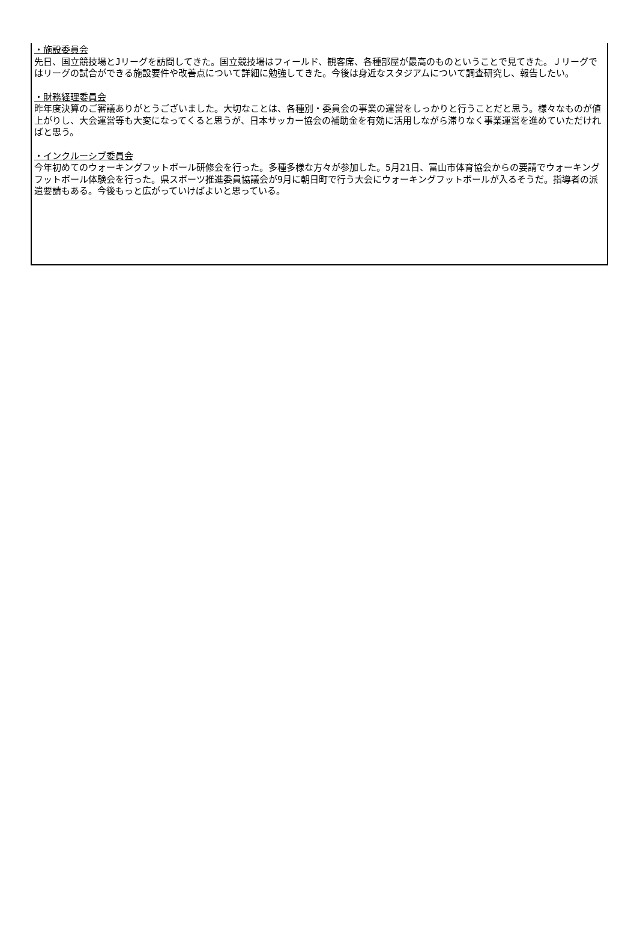・施設委員会
先日、国立競技場とJリーグを訪問してきた。国立競技場はフィールド、観客席、各種部屋が最高のものということで見てきた。Ｊリーグではリーグの試合ができる施設要件や改善点について詳細に勉強してきた。今後は身近なスタジアムについて調査研究し、報告したい。
・財務経理委員会
昨年度決算のご審議ありがとうございました。大切なことは、各種別・委員会の事業の運営をしっかりと行うことだと思う。様々なものが値上がりし、大会運営等も大変になってくると思うが、日本サッカー協会の補助金を有効に活用しながら滞りなく事業運営を進めていただければと思う。
・インクルーシブ委員会
今年初めてのウォーキングフットボール研修会を行った。多種多様な方々が参加した。5月21日、富山市体育協会からの要請でウォーキングフットボール体験会を行った。県スポーツ推進委員協議会が9月に朝日町で行う大会にウォーキングフットボールが入るそうだ。指導者の派遣要請もある。今後もっと広がっていけばよいと思っている。